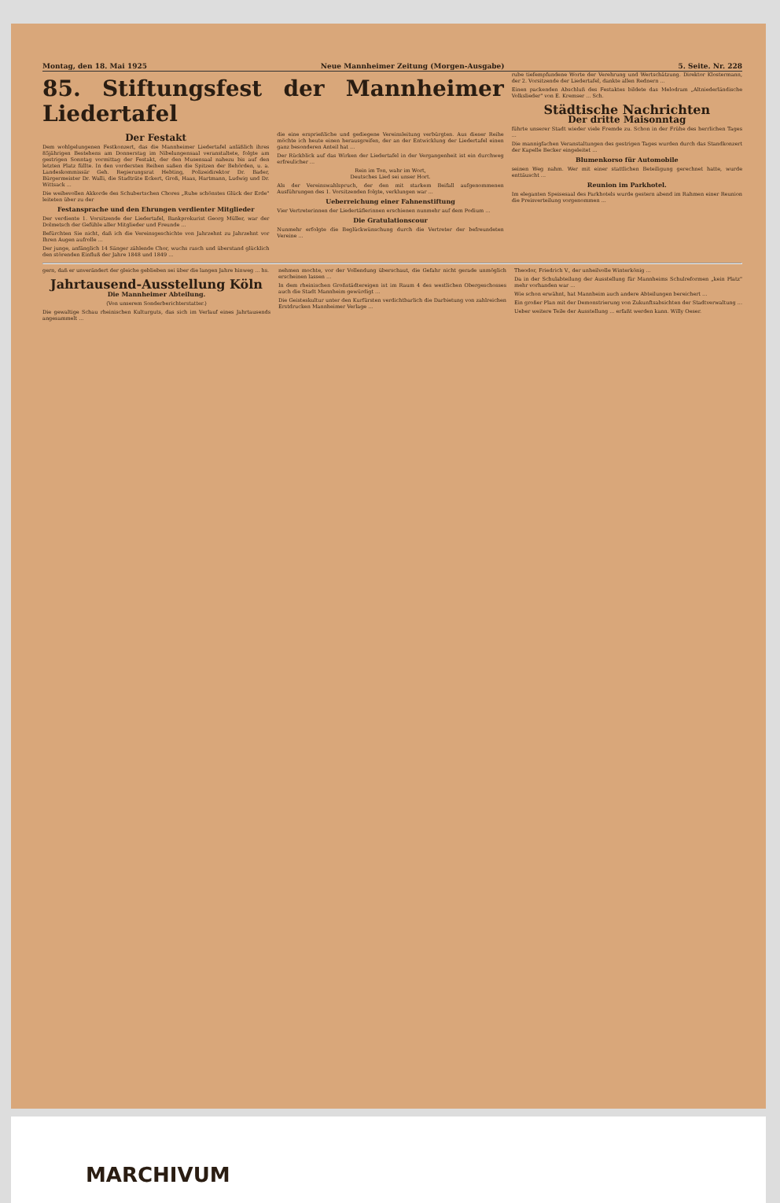Montag, den 18. Mai 1925 Neue Mannheimer Zeitung (Morgen-Ausgabe) 5. Seite. Nr. 228
85. Stiftungsfest der Mannheimer Liedertafel
Der Festakt
Dem wohlgelungenen Festkonzert, das die Mannheimer Liedertafel anläßlich ihres 85jährigen Bestehens am Donnerstag im Nibelungensaal veranstaltete, folgte am gestrigen Sonntag vormittag der Festakt, der den Musensaal nahezu bis auf den letzten Platz füllte. In den vordersten Reihen saßen die Spitzen der Behörden, u. a. Landeskommissär Geh. Regierungsrat Hebting, Polizeidirektor Dr. Bader, Bürgermeister Dr. Walli, die Stadträte Eckert, Groß, Haas, Hartmann, Ludwig und Dr. Wittsack ...
Die weihevollen Akkorde des Schubertschen Chores „Ruhe schönstes Glück der Erde" leiteten über zu der
Festansprache und den Ehrungen verdienter Mitglieder
Der verdiente 1. Vorsitzende der Liedertafel, Bankprokurist Georg Müller, war der Dolmetsch der Gefühle aller Mitglieder und Freunde ...
Befürchten Sie nicht, daß ich die Vereinsgeschichte von Jahrzehnt zu Jahrzehnt vor Ihren Augen aufrolle ...
Der junge, anfänglich 14 Sänger zählende Chor, wuchs rasch und überstand glücklich den störenden Einfluß der Jahre 1848 und 1849 ...
die eine ersprießliche und gediegene Vereinsleitung verbürgten. Aus dieser Reihe möchte ich heute einen herausgreifen, der an der Entwicklung der Liedertafel einen ganz besonderen Anteil hat ...
Der Rückblick auf das Wirken der Liedertafel in der Vergangenheit ist ein durchweg erfreulicher ...
Rein im Ton, wahr im Wort,
Deutsches Lied sei unser Hort.
Als der Vereinswahlspruch, der den mit starkem Beifall aufgenommenen Ausführungen des 1. Vorsitzenden folgte, verklungen war ...
Ueberreichung einer Fahnenstiftung
Vier Vertreterinnen der Liedertäflerinnen erschienen nunmehr auf dem Podium ...
Die Gratulationscour
Nunmehr erfolgte die Beglückwünschung durch die Vertreter der befreundeten Vereine ...
rube tiefempfundene Worte der Verehrung und Wertschätzung. Direktor Klostermann, der 2. Vorsitzende der Liedertafel, dankte allen Rednern ...
Einen packenden Abschluß des Festaktes bildete das Melodram „Altniederländische Volkslieder" von E. Kremser ... Sch.
Städtische Nachrichten
Der dritte Maisonntag
führte unserer Stadt wieder viele Fremde zu. Schon in der Frühe des herrlichen Tages ...
Die mannigfachen Veranstaltungen des gestrigen Tages wurden durch das Standkonzert der Kapelle Becker eingeleitet ...
Blumenkorso für Automobile
seinen Weg nahm. Wer mit einer stattlichen Beteiligung gerechnet hatte, wurde enttäuscht ...
Reunion im Parkhotel.
Im eleganten Speisesaal des Parkhotels wurde gestern abend im Rahmen einer Reunion die Preisverteilung vorgenommen ...
gern, daß er unverändert der gleiche geblieben sei über die langen Jahre hinweg ... hs.
Jahrtausend-Ausstellung Köln
Die Mannheimer Abteilung.
(Von unserem Sonderberichterstatter.)
Die gewaltige Schau rheinischen Kulturguts, das sich im Verlauf eines Jahrtausends angesammelt ...
nehmen mochte, vor der Vollendung überschaut, die Gefahr nicht gerade unmöglich erscheinen lassen ...
In dem rheinischen Großstädtereigen ist im Raum 4 des westlichen Obergeschosses auch die Stadt Mannheim gewürdigt ...
Die Geisteskultur unter den Kurfürsten verdichtbarlich die Darbietung von zahlreichen Erstdrucken Mannheimer Verlage ...
Theodor, Friedrich V., der unheilvolle Winterkönig ...
Da in der Schulabteilung der Ausstellung für Mannheims Schulreformen „kein Platz" mehr vorhanden war ...
Wie schon erwähnt, hat Mannheim auch andere Abteilungen bereichert ...
Ein großer Plan mit der Demonstrierung von Zukunftsabsichten der Stadtverwaltung ...
Ueber weitere Teile der Ausstellung ... erfaßt werden kann. Willy Oeser.
MARCHIVUM